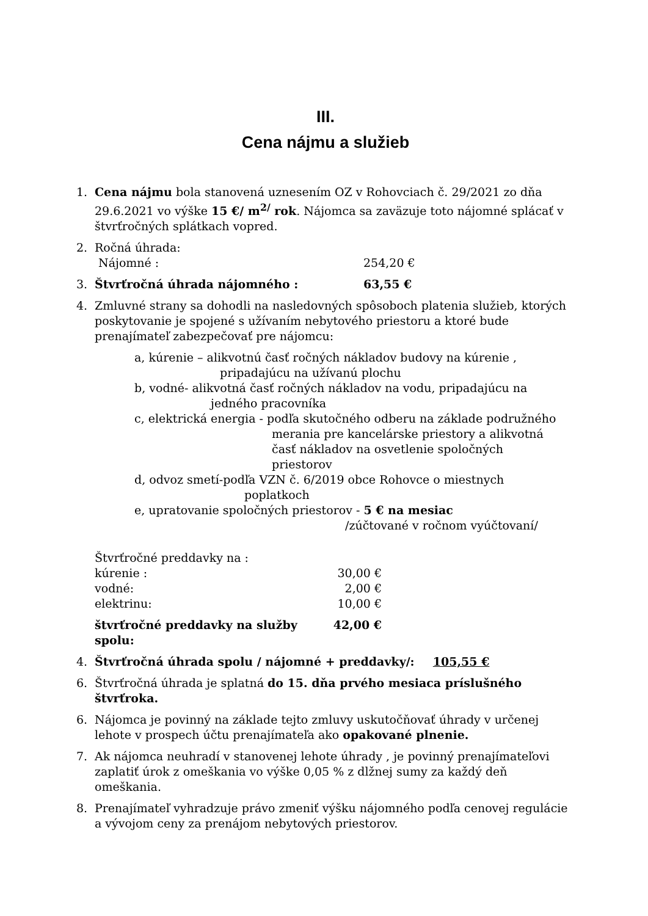III.
Cena nájmu a služieb
1. Cena nájmu bola stanovená uznesením OZ v Rohovciach č. 29/2021 zo dňa 29.6.2021 vo výške 15 €/ m<sup>2/</sup> rok. Nájomca sa zaväzuje toto nájomné splácať v štvrťročných splátkach vopred.
2. Ročná úhrada:
Nájomné : 254,20 €
3. Štvrťročná úhrada nájomného : 63,55 €
4. Zmluvné strany sa dohodli na nasledovných spôsoboch platenia služieb, ktorých poskytovanie je spojené s užívaním nebytového priestoru a ktoré bude prenajímateľ zabezpečovať pre nájomcu:
a, kúrenie – alikvotnú časť ročných nákladov budovy na kúrenie ,
pripadajúcu na užívanú plochu
b, vodné- alikvotná časť ročných nákladov na vodu, pripadajúcu na
jedného pracovníka
c, elektrická energia - podľa skutočného odberu na základe podružného
merania pre kancelárske priestory a alikvotná
časť nákladov na osvetlenie spoločných
priestorov
d, odvoz smetí-podľa VZN č. 6/2019 obce Rohovce o miestnych
poplatkoch
e, upratovanie spoločných priestorov - 5 € na mesiac
/zúčtované v ročnom vyúčtovaní/
Štvrťročné preddavky na :
kúrenie : 30,00 €
vodné: 2,00 €
elektrinu: 10,00 €
štvrťročné preddavky na služby spolu: 42,00 €
4. Štvrťročná úhrada spolu / nájomné + preddavky/: 105,55 €
6. Štvrťročná úhrada je splatná do 15. dňa prvého mesiaca príslušného štvrťroka.
6. Nájomca je povinný na základe tejto zmluvy uskutočňovať úhrady v určenej lehote v prospech účtu prenajímateľa ako opakované plnenie.
7. Ak nájomca neuhradí v stanovenej lehote úhrady , je povinný prenajímateľovi zaplatiť úrok z omeškania vo výške 0,05 % z dlžnej sumy za každý deň omeškania.
8. Prenajímateľ vyhradzuje právo zmeniť výšku nájomného podľa cenovej regulácie a vývojom ceny za prenájom nebytových priestorov.